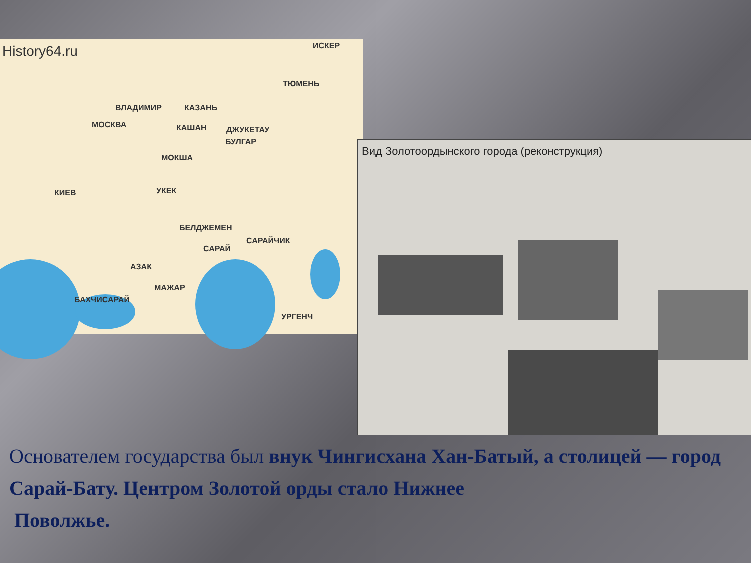History64.ru ИСКЕР
ТЮМЕНЬ
ВЛАДИМИР КАЗАНЬ
МОСКВА КАШАН ДЖУКЕТАУ
БУЛГАР
МОКША
КИЕВ УКЕК
БЕЛДЖЕМЕН
САРАЙЧИК
САРАЙ
АЗАК
МАЖАР
БАХЧИСАРАЙ
УРГЕНЧ
Вид Золотоордынского города (реконструкция)
Основателем государства был внук Чингисхана Хан-Батый, а столицей — город Сарай-Бату. Центром Золотой орды стало Нижнее
Поволжье.